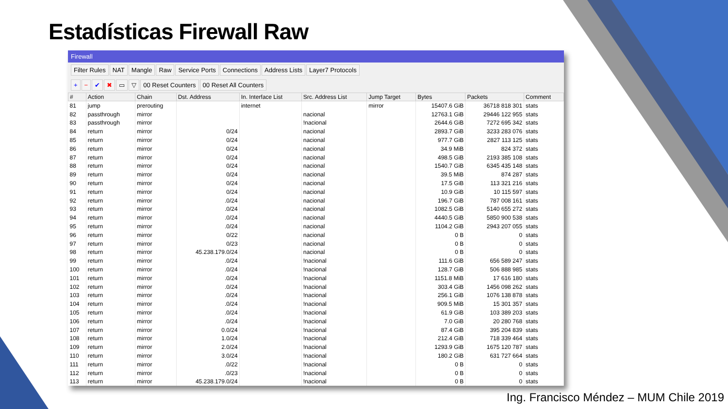Estadísticas Firewall Raw
Firewall
Filter Rules NAT Mangle Raw Service Ports Connections Address Lists Layer7 Protocols
+ − ✔ ✖ ▭ ▽ 00 Reset Counters 00 Reset All Counters
| # | Action | Chain | Dst. Address | In. Interface List | Src. Address List | Jump Target | Bytes | Packets | Comment |
| --- | --- | --- | --- | --- | --- | --- | --- | --- | --- |
| 81 | jump | prerouting | | internet | | mirror | 15407.6 GiB | 36718 818 301 | stats |
| 82 | passthrough | mirror | | | nacional | | 12763.1 GiB | 29446 122 955 | stats |
| 83 | passthrough | mirror | | | !nacional | | 2644.6 GiB | 7272 695 342 | stats |
| 84 | return | mirror | 0/24 | | nacional | | 2893.7 GiB | 3233 283 076 | stats |
| 85 | return | mirror | 0/24 | | nacional | | 977.7 GiB | 2827 113 125 | stats |
| 86 | return | mirror | 0/24 | | nacional | | 34.9 MiB | 824 372 | stats |
| 87 | return | mirror | 0/24 | | nacional | | 498.5 GiB | 2193 385 108 | stats |
| 88 | return | mirror | 0/24 | | nacional | | 1540.7 GiB | 6345 435 148 | stats |
| 89 | return | mirror | 0/24 | | nacional | | 39.5 MiB | 874 287 | stats |
| 90 | return | mirror | 0/24 | | nacional | | 17.5 GiB | 113 321 216 | stats |
| 91 | return | mirror | 0/24 | | nacional | | 10.9 GiB | 10 115 597 | stats |
| 92 | return | mirror | .0/24 | | nacional | | 196.7 GiB | 787 008 161 | stats |
| 93 | return | mirror | .0/24 | | nacional | | 1082.5 GiB | 5140 655 272 | stats |
| 94 | return | mirror | .0/24 | | nacional | | 4440.5 GiB | 5850 900 538 | stats |
| 95 | return | mirror | .0/24 | | nacional | | 1104.2 GiB | 2943 207 055 | stats |
| 96 | return | mirror | 0/22 | | nacional | | 0 B | 0 | stats |
| 97 | return | mirror | 0/23 | | nacional | | 0 B | 0 | stats |
| 98 | return | mirror | 45.238.179.0/24 | | nacional | | 0 B | 0 | stats |
| 99 | return | mirror | .0/24 | | !nacional | | 111.6 GiB | 656 589 247 | stats |
| 100 | return | mirror | .0/24 | | !nacional | | 128.7 GiB | 506 888 985 | stats |
| 101 | return | mirror | .0/24 | | !nacional | | 1151.8 MiB | 17 616 180 | stats |
| 102 | return | mirror | .0/24 | | !nacional | | 303.4 GiB | 1456 098 262 | stats |
| 103 | return | mirror | .0/24 | | !nacional | | 256.1 GiB | 1076 138 878 | stats |
| 104 | return | mirror | .0/24 | | !nacional | | 909.5 MiB | 15 301 357 | stats |
| 105 | return | mirror | .0/24 | | !nacional | | 61.9 GiB | 103 389 203 | stats |
| 106 | return | mirror | .0/24 | | !nacional | | 7.0 GiB | 20 280 768 | stats |
| 107 | return | mirror | 0.0/24 | | !nacional | | 87.4 GiB | 395 204 839 | stats |
| 108 | return | mirror | 1.0/24 | | !nacional | | 212.4 GiB | 718 339 464 | stats |
| 109 | return | mirror | 2.0/24 | | !nacional | | 1293.9 GiB | 1675 120 787 | stats |
| 110 | return | mirror | 3.0/24 | | !nacional | | 180.2 GiB | 631 727 664 | stats |
| 111 | return | mirror | .0/22 | | !nacional | | 0 B | 0 | stats |
| 112 | return | mirror | .0/23 | | !nacional | | 0 B | 0 | stats |
| 113 | return | mirror | 45.238.179.0/24 | | !nacional | | 0 B | 0 | stats |
Ing. Francisco Méndez – MUM Chile 2019